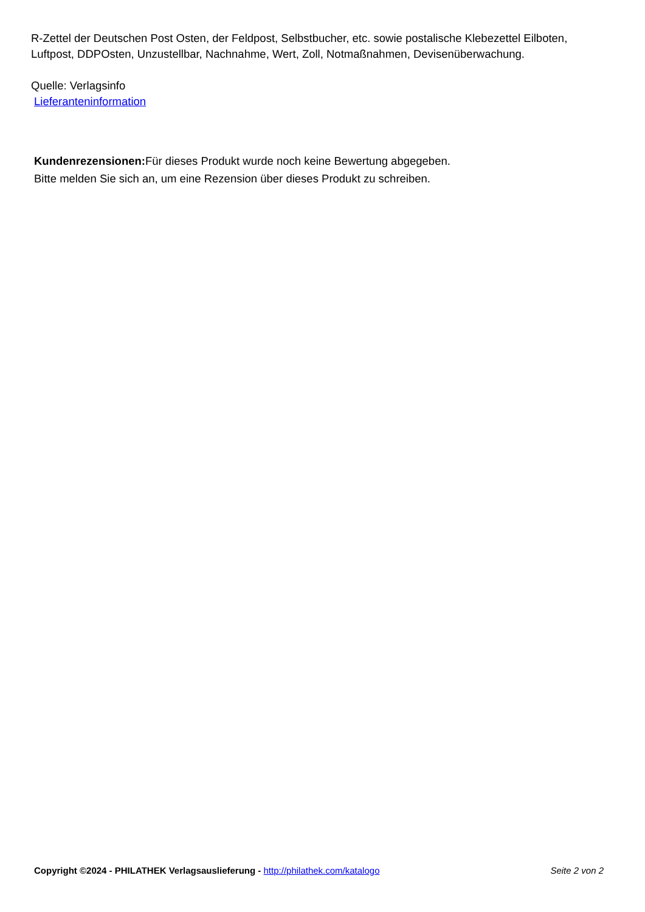R-Zettel der Deutschen Post Osten, der Feldpost, Selbstbucher, etc. sowie postalische Klebezettel Eilboten, Luftpost, DDPOsten, Unzustellbar, Nachnahme, Wert, Zoll, Notmaßnahmen, Devisenüberwachung.
Quelle: Verlagsinfo
Lieferanteninformation
Kundenrezensionen: Für dieses Produkt wurde noch keine Bewertung abgegeben.
Bitte melden Sie sich an, um eine Rezension über dieses Produkt zu schreiben.
Copyright ©2024 - PHILATHEK Verlagsauslieferung - http://philathek.com/katalogo Seite 2 von 2